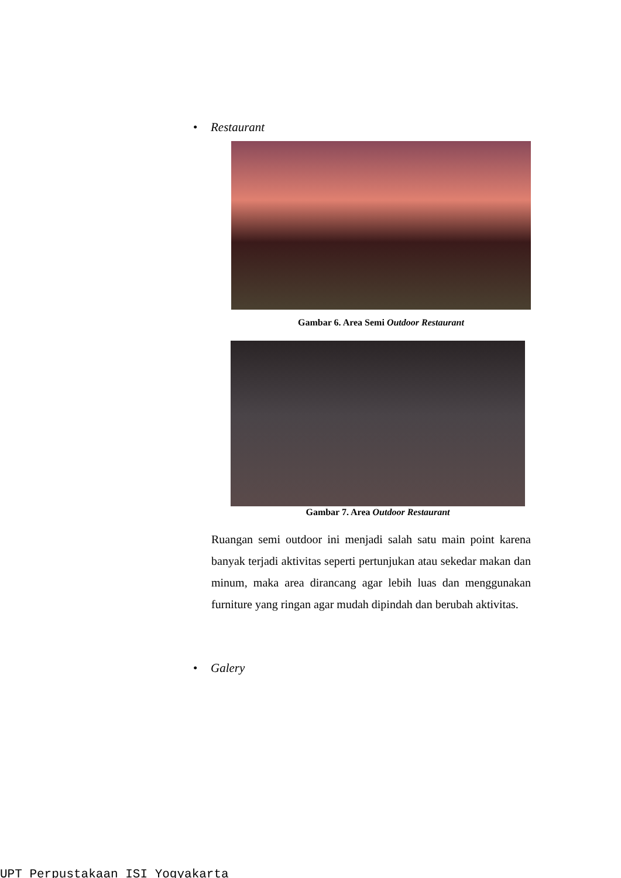• Restaurant
Gambar 6. Area Semi Outdoor Restaurant
Gambar 7. Area Outdoor Restaurant
Ruangan semi outdoor ini menjadi salah satu main point karena banyak terjadi aktivitas seperti pertunjukan atau sekedar makan dan minum, maka area dirancang agar lebih luas dan menggunakan furniture yang ringan agar mudah dipindah dan berubah aktivitas.
• Galery
UPT Perpustakaan ISI Yogyakarta